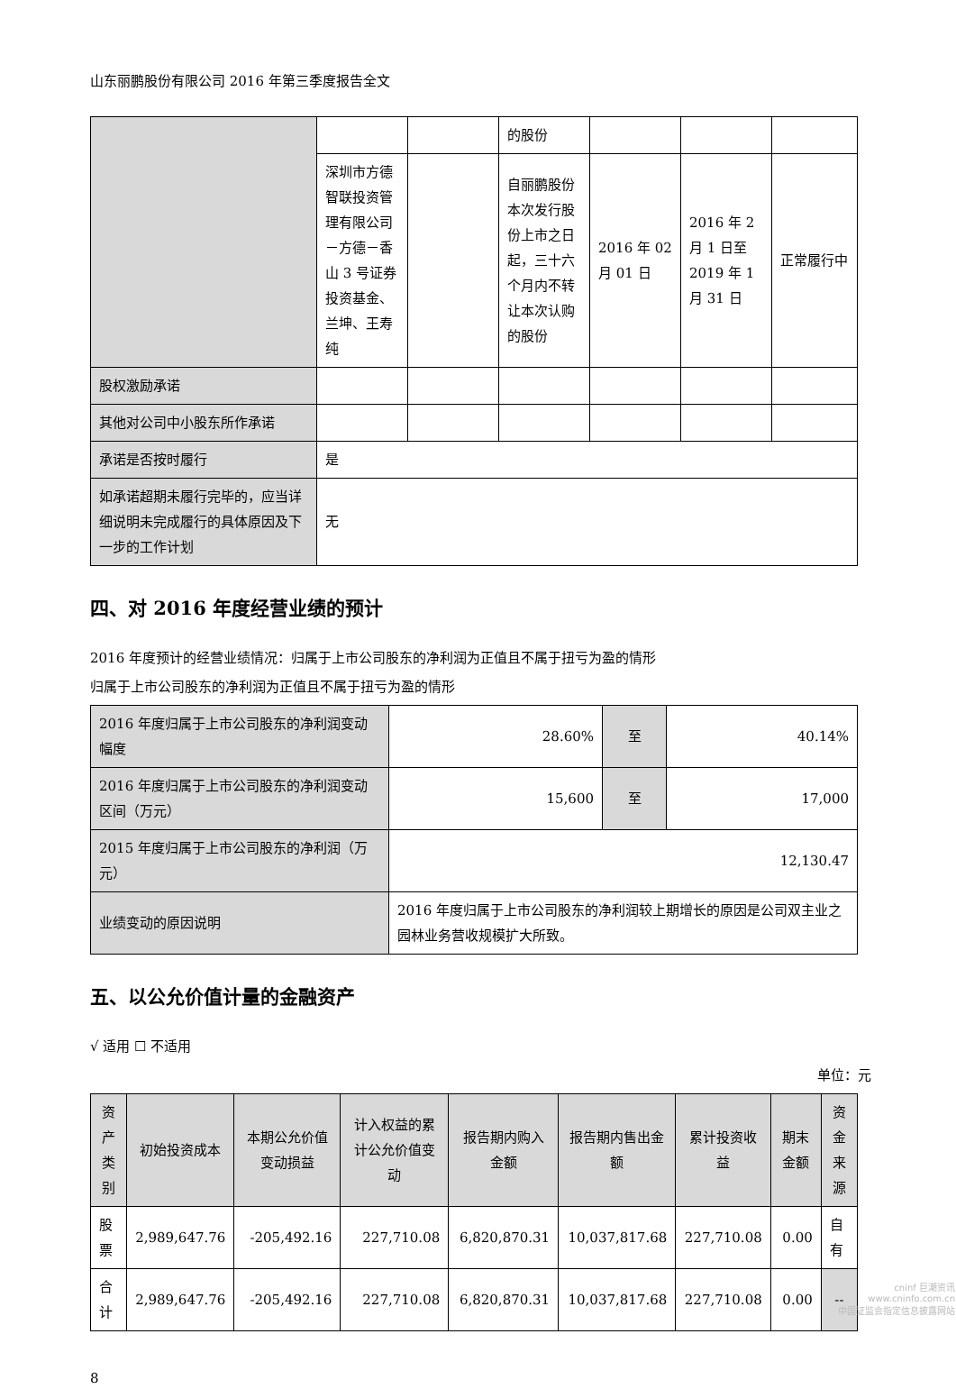山东丽鹏股份有限公司 2016 年第三季度报告全文
| | | | 的股份 | | | |
| | 深圳市方德智联投资管理有限公司－方德－香山 3 号证券投资基金、兰坤、王寿纯 | | 自丽鹏股份本次发行股份上市之日起，三十六个月内不转让本次认购的股份 | 2016 年 02 月 01 日 | 2016 年 2 月 1 日至 2019 年 1 月 31 日 | 正常履行中 |
| 股权激励承诺 | | | | | | |
| 其他对公司中小股东所作承诺 | | | | | | |
| 承诺是否按时履行 | 是 | | | | | |
| 如承诺超期未履行完毕的，应当详细说明未完成履行的具体原因及下一步的工作计划 | 无 | | | | | |
四、对 2016 年度经营业绩的预计
2016 年度预计的经营业绩情况：归属于上市公司股东的净利润为正值且不属于扭亏为盈的情形
归属于上市公司股东的净利润为正值且不属于扭亏为盈的情形
| 2016 年度归属于上市公司股东的净利润变动幅度 | 28.60% | 至 | 40.14% |
| 2016 年度归属于上市公司股东的净利润变动区间（万元） | 15,600 | 至 | 17,000 |
| 2015 年度归属于上市公司股东的净利润（万元） | 12,130.47 | | |
| 业绩变动的原因说明 | 2016 年度归属于上市公司股东的净利润较上期增长的原因是公司双主业之园林业务营收规模扩大所致。 | | |
五、以公允价值计量的金融资产
√ 适用 ☐ 不适用
单位：元
| 资产类别 | 初始投资成本 | 本期公允价值变动损益 | 计入权益的累计公允价值变动 | 报告期内购入金额 | 报告期内售出金额 | 累计投资收益 | 期末金额 | 资金来源 |
| --- | --- | --- | --- | --- | --- | --- | --- | --- |
| 股票 | 2,989,647.76 | -205,492.16 | 227,710.08 | 6,820,870.31 | 10,037,817.68 | 227,710.08 | 0.00 | 自有 |
| 合计 | 2,989,647.76 | -205,492.16 | 227,710.08 | 6,820,870.31 | 10,037,817.68 | 227,710.08 | 0.00 | -- |
8
cninf 巨潮资讯
www.cninfo.com.cn
中国证监会指定信息披露网站